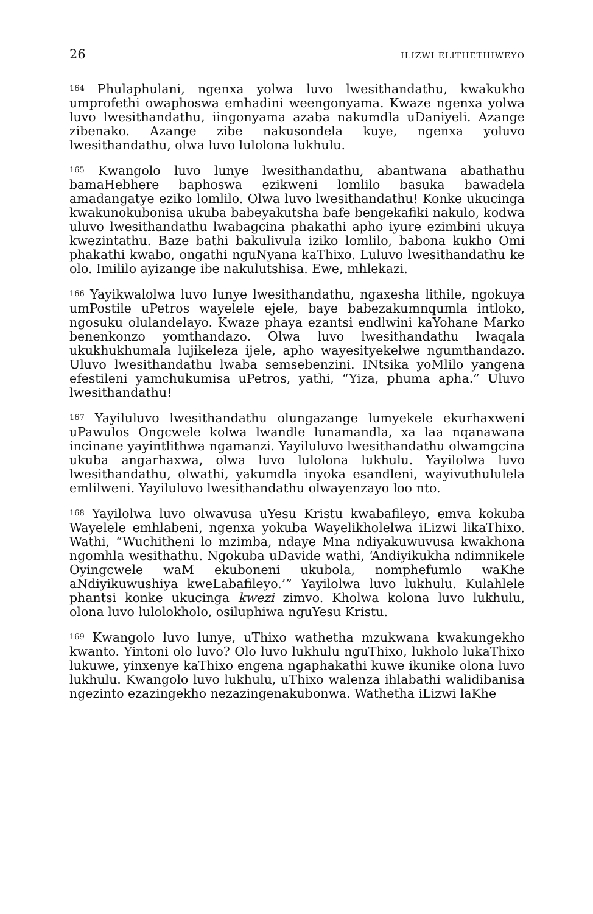26 ILIZWI ELITHETHIWEYO
<sup>164</sup> Phulaphulani, ngenxa yolwa luvo lwesithandathu, kwakukho umprofethi owaphoswa emhadini weengonyama. Kwaze ngenxa yolwa luvo lwesithandathu, iingonyama azaba nakumdla uDaniyeli. Azange zibenako. Azange zibe nakusondela kuye, ngenxa yoluvo lwesithandathu, olwa luvo lulolona lukhulu.
<sup>165</sup> Kwangolo luvo lunye lwesithandathu, abantwana abathathu bamaHebhere baphoswa ezikweni lomlilo basuka bawadela amadangatye eziko lomlilo. Olwa luvo lwesithandathu! Konke ukucinga kwakunokubonisa ukuba babeyakutsha bafe bengekafiki nakulo, kodwa uluvo lwesithandathu lwabagcina phakathi apho iyure ezimbini ukuya kwezintathu. Baze bathi bakulivula iziko lomlilo, babona kukho Omi phakathi kwabo, ongathi nguNyana kaThixo. Luluvo lwesithandathu ke olo. Imililo ayizange ibe nakulutshisa. Ewe, mhlekazi.
<sup>166</sup> Yayikwalolwa luvo lunye lwesithandathu, ngaxesha lithile, ngokuya umPostile uPetros wayelele ejele, baye babezakumnqumla intloko, ngosuku olulandelayo. Kwaze phaya ezantsi endlwini kaYohane Marko benenkonzo yomthandazo. Olwa luvo lwesithandathu lwaqala ukukhukhumala lujikeleza ijele, apho wayesityekelwe ngumthandazo. Uluvo lwesithandathu lwaba semsebenzini. INtsika yoMlilo yangena efestileni yamchukumisa uPetros, yathi, “Yiza, phuma apha.” Uluvo lwesithandathu!
<sup>167</sup> Yayiluluvo lwesithandathu olungazange lumyekele ekurhaxweni uPawulos Ongcwele kolwa lwandle lunamandla, xa laa nqanawana incinane yayintlithwa ngamanzi. Yayiluluvo lwesithandathu olwamgcina ukuba angarhaxwa, olwa luvo lulolona lukhulu. Yayilolwa luvo lwesithandathu, olwathi, yakumdla inyoka esandleni, wayivuthululela emlilweni. Yayiluluvo lwesithandathu olwayenzayo loo nto.
<sup>168</sup> Yayilolwa luvo olwavusa uYesu Kristu kwabafileyo, emva kokuba Wayelele emhlabeni, ngenxa yokuba Wayelikholelwa iLizwi likaThixo. Wathi, “Wuchitheni lo mzimba, ndaye Mna ndiyakuwuvusa kwakhona ngomhla wesithathu. Ngokuba uDavide wathi, ‘Andiyikukha ndimnikele Oyingcwele waM ekuboneni ukubola, nomphefumlo waKhe aNdiyikuwushiya kweLabafileyo.’” Yayilolwa luvo lukhulu. Kulahlele phantsi konke ukucinga kwezi zimvo. Kholwa kolona luvo lukhulu, olona luvo lulolokholo, osiluphiwa nguYesu Kristu.
<sup>169</sup> Kwangolo luvo lunye, uThixo wathetha mzukwana kwakungekho kwanto. Yintoni olo luvo? Olo luvo lukhulu nguThixo, lukholo lukaThixo lukuwe, yinxenye kaThixo engena ngaphakathi kuwe ikunike olona luvo lukhulu. Kwangolo luvo lukhulu, uThixo walenza ihlabathi walidibanisa ngezinto ezazingekho nezazingenakubonwa. Wathetha iLizwi laKhe